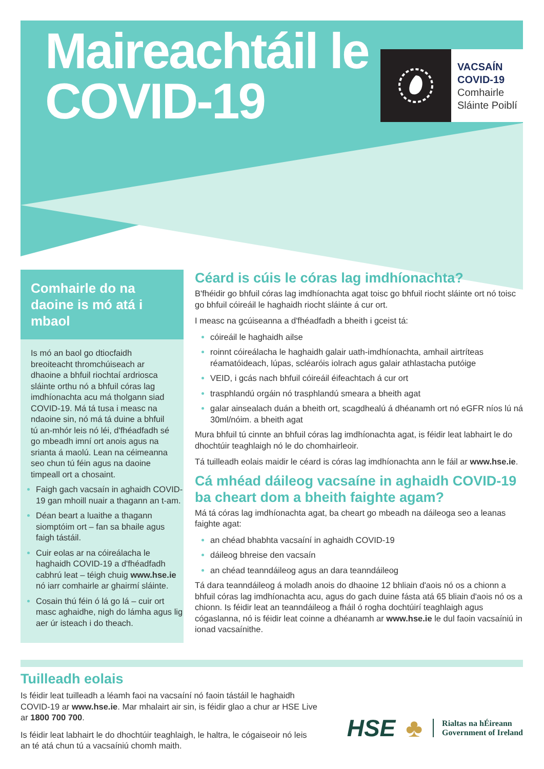Maireachtáil le COVID-19
VACSAÍN
COVID-19
Comhairle
Sláinte Poiblí
Comhairle do na daoine is mó atá i mbaol
Is mó an baol go dtiocfaidh breoiteacht thromchúiseach ar dhaoine a bhfuil riochtaí ardriosca sláinte orthu nó a bhfuil córas lag imdhíonachta acu má tholgann siad COVID-19. Má tá tusa i measc na ndaoine sin, nó má tá duine a bhfuil tú an-mhór leis nó léi, d'fhéadfadh sé go mbeadh imní ort anois agus na srianta á maolú. Lean na céimeanna seo chun tú féin agus na daoine timpeall ort a chosaint.
Faigh gach vacsaín in aghaidh COVID-19 gan mhoill nuair a thagann an t-am.
Déan beart a luaithe a thagann siomptóim ort – fan sa bhaile agus faigh tástáil.
Cuir eolas ar na cóireálacha le haghaidh COVID-19 a d'fhéadfadh cabhrú leat – téigh chuig www.hse.ie nó iarr comhairle ar ghairmí sláinte.
Cosain thú féin ó lá go lá – cuir ort masc aghaidhe, nigh do lámha agus lig aer úr isteach i do theach.
Céard is cúis le córas lag imdhíonachta?
B'fhéidir go bhfuil córas lag imdhíonachta agat toisc go bhfuil riocht sláinte ort nó toisc go bhfuil cóireáil le haghaidh riocht sláinte á cur ort.
I measc na gcúiseanna a d'fhéadfadh a bheith i gceist tá:
cóireáil le haghaidh ailse
roinnt cóireálacha le haghaidh galair uath-imdhíonachta, amhail airtríteas réamatóideach, lúpas, scléaróis iolrach agus galair athlastacha putóige
VEID, i gcás nach bhfuil cóireáil éifeachtach á cur ort
trasphlandú orgáin nó trasphlandú smeara a bheith agat
galar ainsealach duán a bheith ort, scagdhealú á dhéanamh ort nó eGFR níos lú ná 30ml/nóim. a bheith agat
Mura bhfuil tú cinnte an bhfuil córas lag imdhíonachta agat, is féidir leat labhairt le do dhochtúir teaghlaigh nó le do chomhairleoir.
Tá tuilleadh eolais maidir le céard is córas lag imdhíonachta ann le fáil ar www.hse.ie.
Cá mhéad dáileog vacsaíne in aghaidh COVID-19 ba cheart dom a bheith faighte agam?
Má tá córas lag imdhíonachta agat, ba cheart go mbeadh na dáileoga seo a leanas faighte agat:
an chéad bhabhta vacsaíní in aghaidh COVID-19
dáileog bhreise den vacsaín
an chéad teanndáileog agus an dara teanndáileog
Tá dara teanndáileog á moladh anois do dhaoine 12 bhliain d'aois nó os a chionn a bhfuil córas lag imdhíonachta acu, agus do gach duine fásta atá 65 bliain d'aois nó os a chionn. Is féidir leat an teanndáileog a fháil ó rogha dochtúirí teaghlaigh agus cógaslanna, nó is féidir leat coinne a dhéanamh ar www.hse.ie le dul faoin vacsaíniú in ionad vacsaínithe.
Tuilleadh eolais
Is féidir leat tuilleadh a léamh faoi na vacsaíní nó faoin tástáil le haghaidh COVID-19 ar www.hse.ie. Mar mhalairt air sin, is féidir glao a chur ar HSE Live ar 1800 700 700.
Is féidir leat labhairt le do dhochtúir teaghlaigh, le haltra, le cógaiseoir nó leis an té atá chun tú a vacsaíniú chomh maith.
HSE ♣ Rialtas na hÉireann
Government of Ireland